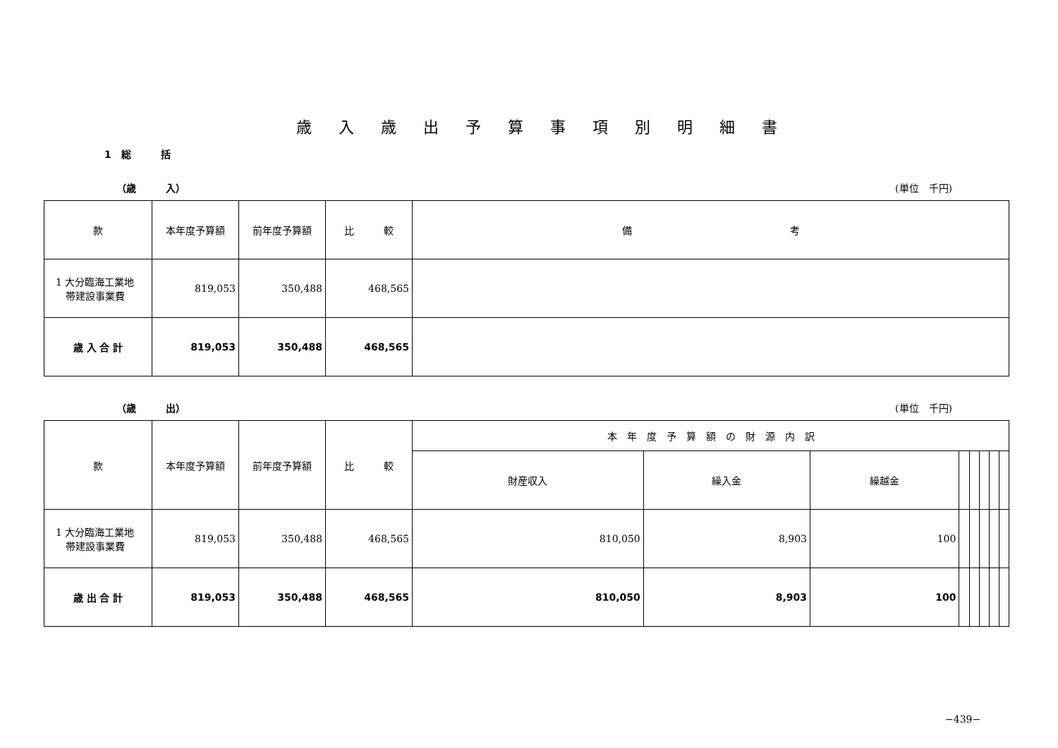歳入歳出予算事項別明細書
1　総　　　括
（歳　　　入） (単位　千円)
| 款 | 本年度予算額 | 前年度予算額 | 比 較 | 備 考 |
| --- | --- | --- | --- | --- |
| 1 大分臨海工業地 帯建設事業費 | 819,053 | 350,488 | 468,565 | |
| 歳 入 合 計 | 819,053 | 350,488 | 468,565 | |
（歳　　　出） (単位　千円)
| 款 | 本年度予算額 | 前年度予算額 | 比 較 | 本 年 度 予 算 額 の 財 源 内 訳 | | | | | | | |
| --- | --- | --- | --- | --- | --- | --- | --- | --- | --- | --- | --- |
| | | | | 財産収入 | 繰入金 | 繰越金 | | | | | |
| 1 大分臨海工業地 帯建設事業費 | 819,053 | 350,488 | 468,565 | 810,050 | 8,903 | 100 | | | | | |
| 歳 出 合 計 | 819,053 | 350,488 | 468,565 | 810,050 | 8,903 | 100 | | | | | |
−439−